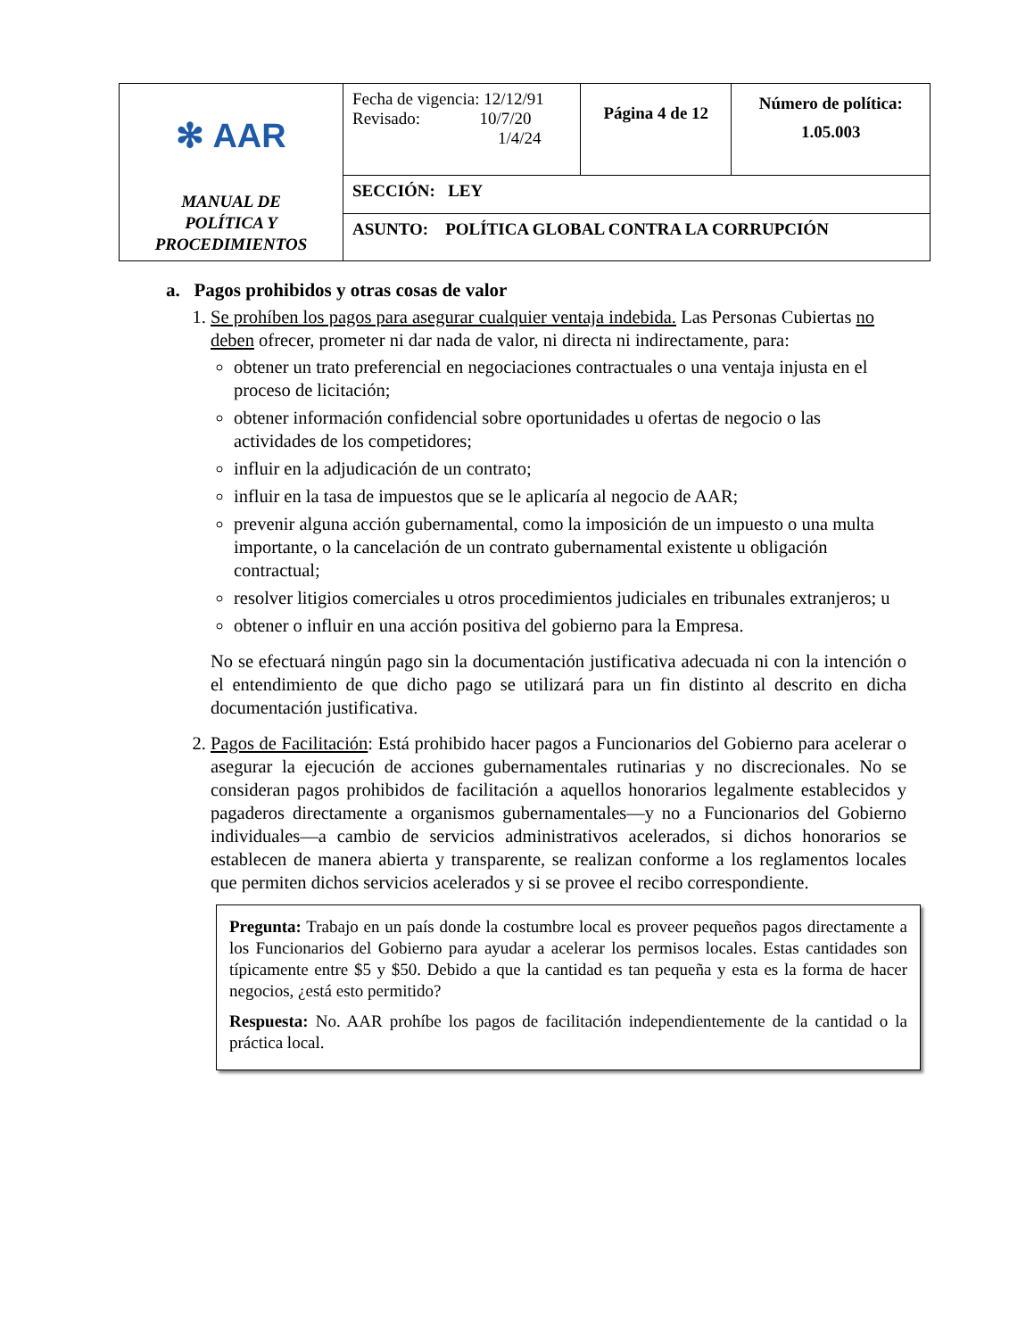| ✻ AAR MANUAL DE POLÍTICA Y PROCEDIMIENTOS | Fecha de vigencia: 12/12/91 Revisado: 10/7/20 1/4/24 | Página 4 de 12 | Número de política: 1.05.003 |
| | SECCIÓN: LEY | | |
| | ASUNTO: POLÍTICA GLOBAL CONTRA LA CORRUPCIÓN | | |
a. Pagos prohibidos y otras cosas de valor
1. Se prohíben los pagos para asegurar cualquier ventaja indebida. Las Personas Cubiertas no deben ofrecer, prometer ni dar nada de valor, ni directa ni indirectamente, para:
obtener un trato preferencial en negociaciones contractuales o una ventaja injusta en el proceso de licitación;
obtener información confidencial sobre oportunidades u ofertas de negocio o las actividades de los competidores;
influir en la adjudicación de un contrato;
influir en la tasa de impuestos que se le aplicaría al negocio de AAR;
prevenir alguna acción gubernamental, como la imposición de un impuesto o una multa importante, o la cancelación de un contrato gubernamental existente u obligación contractual;
resolver litigios comerciales u otros procedimientos judiciales en tribunales extranjeros; u
obtener o influir en una acción positiva del gobierno para la Empresa.
No se efectuará ningún pago sin la documentación justificativa adecuada ni con la intención o el entendimiento de que dicho pago se utilizará para un fin distinto al descrito en dicha documentación justificativa.
2. Pagos de Facilitación: Está prohibido hacer pagos a Funcionarios del Gobierno para acelerar o asegurar la ejecución de acciones gubernamentales rutinarias y no discrecionales. No se consideran pagos prohibidos de facilitación a aquellos honorarios legalmente establecidos y pagaderos directamente a organismos gubernamentales—y no a Funcionarios del Gobierno individuales—a cambio de servicios administrativos acelerados, si dichos honorarios se establecen de manera abierta y transparente, se realizan conforme a los reglamentos locales que permiten dichos servicios acelerados y si se provee el recibo correspondiente.
Pregunta: Trabajo en un país donde la costumbre local es proveer pequeños pagos directamente a los Funcionarios del Gobierno para ayudar a acelerar los permisos locales. Estas cantidades son típicamente entre $5 y $50. Debido a que la cantidad es tan pequeña y esta es la forma de hacer negocios, ¿está esto permitido?
Respuesta: No. AAR prohíbe los pagos de facilitación independientemente de la cantidad o la práctica local.